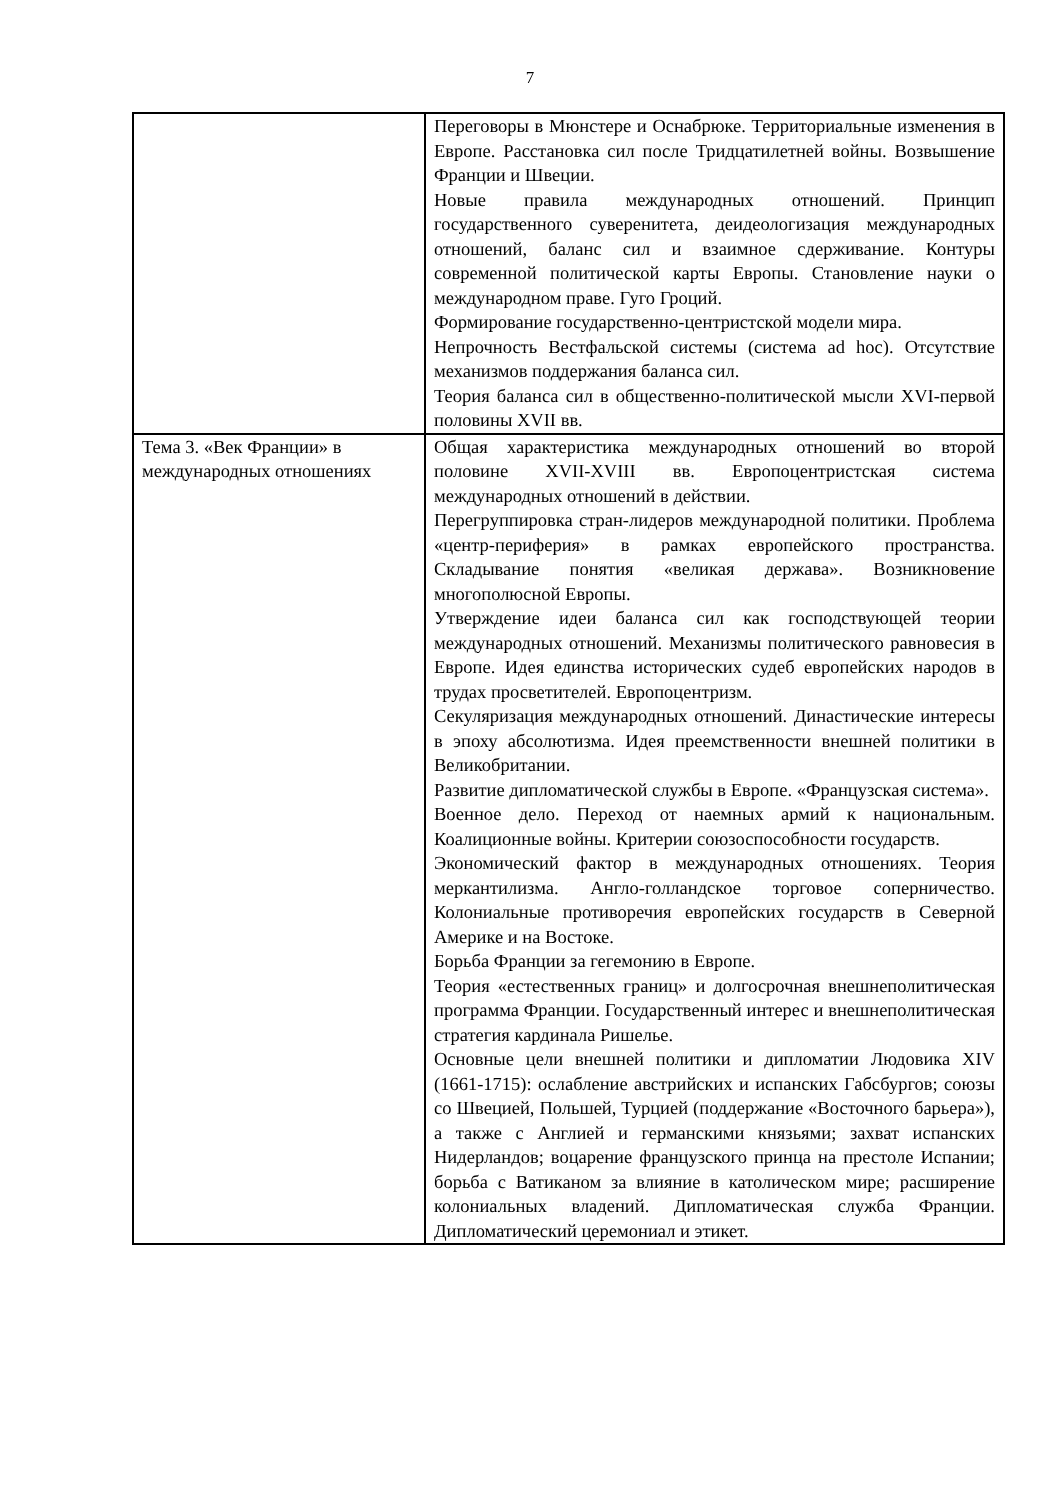7
| | Переговоры в Мюнстере и Оснабрюке. Территориальные изменения в Европе. Расстановка сил после Тридцатилетней войны. Возвышение Франции и Швеции. Новые правила международных отношений. Принцип государственного суверенитета, деидеологизация международных отношений, баланс сил и взаимное сдерживание. Контуры современной политической карты Европы. Становление науки о международном праве. Гуго Гроций. Формирование государственно-центристской модели мира. Непрочность Вестфальской системы (система ad hoc). Отсутствие механизмов поддержания баланса сил. Теория баланса сил в общественно-политической мысли XVI-первой половины XVII вв. |
| Тема 3. «Век Франции» в международных отношениях | Общая характеристика международных отношений во второй половине XVII-XVIII вв. Европоцентристская система международных отношений в действии. Перегруппировка стран-лидеров международной политики. Проблема «центр-периферия» в рамках европейского пространства. Складывание понятия «великая держава». Возникновение многополюсной Европы. Утверждение идеи баланса сил как господствующей теории международных отношений. Механизмы политического равновесия в Европе. Идея единства исторических судеб европейских народов в трудах просветителей. Европоцентризм. Секуляризация международных отношений. Династические интересы в эпоху абсолютизма. Идея преемственности внешней политики в Великобритании. Развитие дипломатической службы в Европе. «Французская система». Военное дело. Переход от наемных армий к национальным. Коалиционные войны. Критерии союзоспособности государств. Экономический фактор в международных отношениях. Теория меркантилизма. Англо-голландское торговое соперничество. Колониальные противоречия европейских государств в Северной Америке и на Востоке. Борьба Франции за гегемонию в Европе. Теория «естественных границ» и долгосрочная внешнеполитическая программа Франции. Государственный интерес и внешнеполитическая стратегия кардинала Ришелье. Основные цели внешней политики и дипломатии Людовика XIV (1661-1715): ослабление австрийских и испанских Габсбургов; союзы со Швецией, Польшей, Турцией (поддержание «Восточного барьера»), а также с Англией и германскими князьями; захват испанских Нидерландов; воцарение французского принца на престоле Испании; борьба с Ватиканом за влияние в католическом мире; расширение колониальных владений. Дипломатическая служба Франции. Дипломатический церемониал и этикет. |